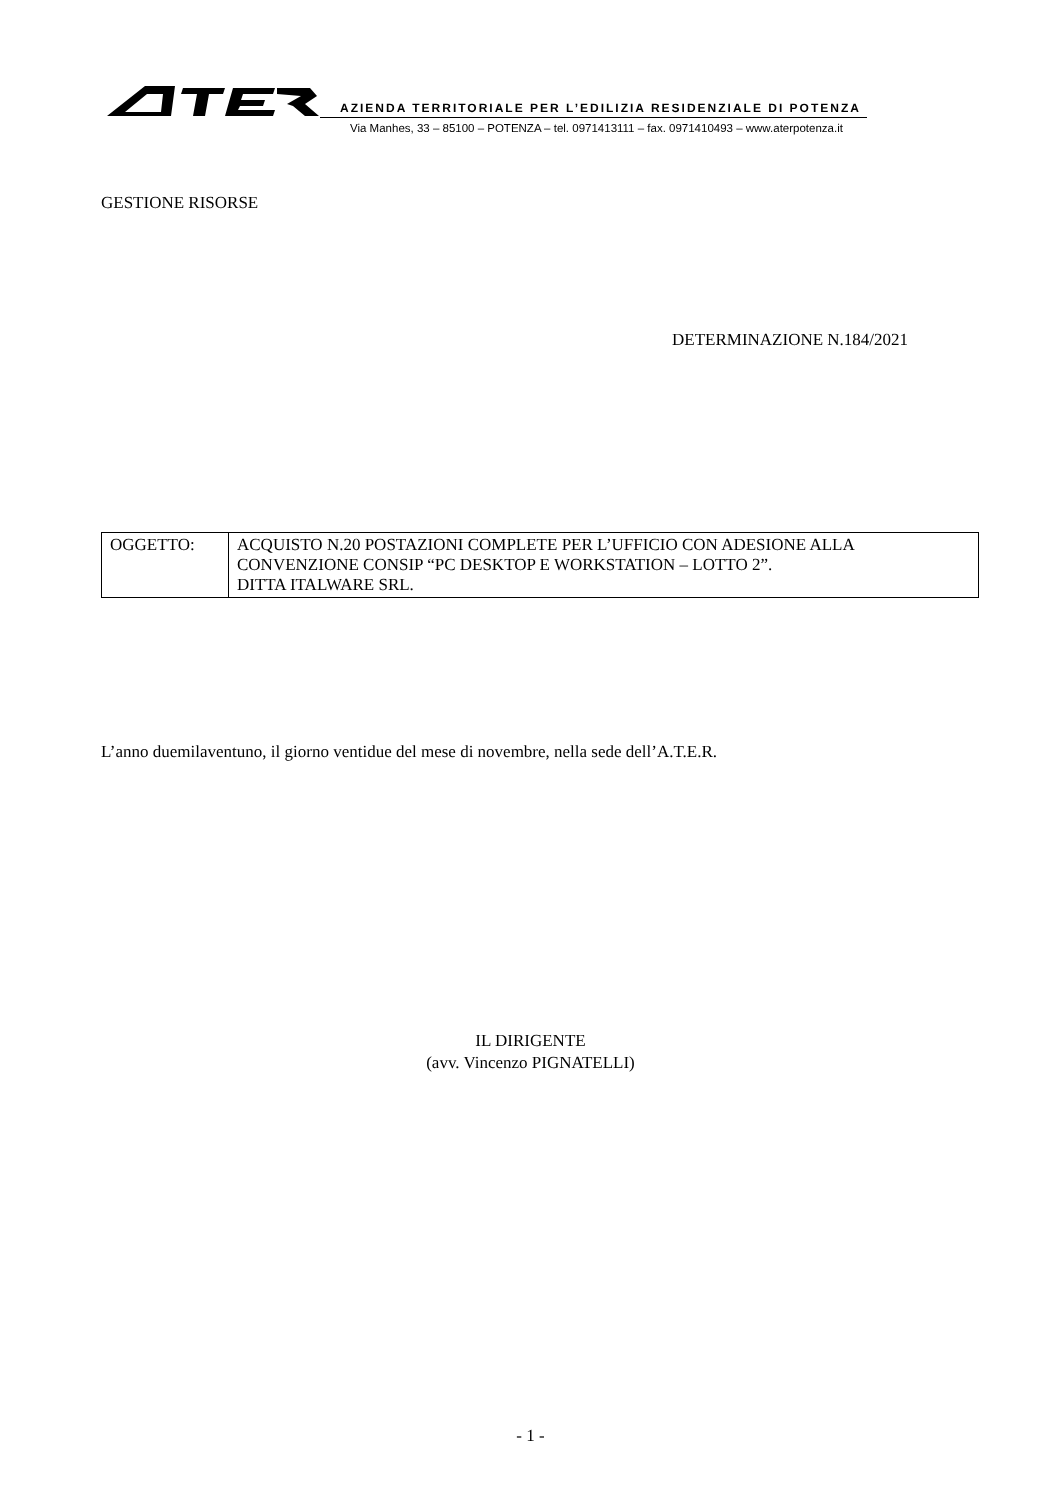AZIENDA TERRITORIALE PER L’EDILIZIA RESIDENZIALE DI POTENZA
Via Manhes, 33 – 85100 – POTENZA – tel. 0971413111 – fax. 0971410493 – www.aterpotenza.it
GESTIONE RISORSE
DETERMINAZIONE N.184/2021
| OGGETTO: | ACQUISTO N.20 POSTAZIONI COMPLETE PER L’UFFICIO CON ADESIONE ALLA CONVENZIONE CONSIP “PC DESKTOP E WORKSTATION – LOTTO 2”. DITTA ITALWARE SRL. |
L’anno duemilaventuno, il giorno ventidue del mese di novembre, nella sede dell’A.T.E.R.
IL DIRIGENTE
(avv. Vincenzo PIGNATELLI)
- 1 -